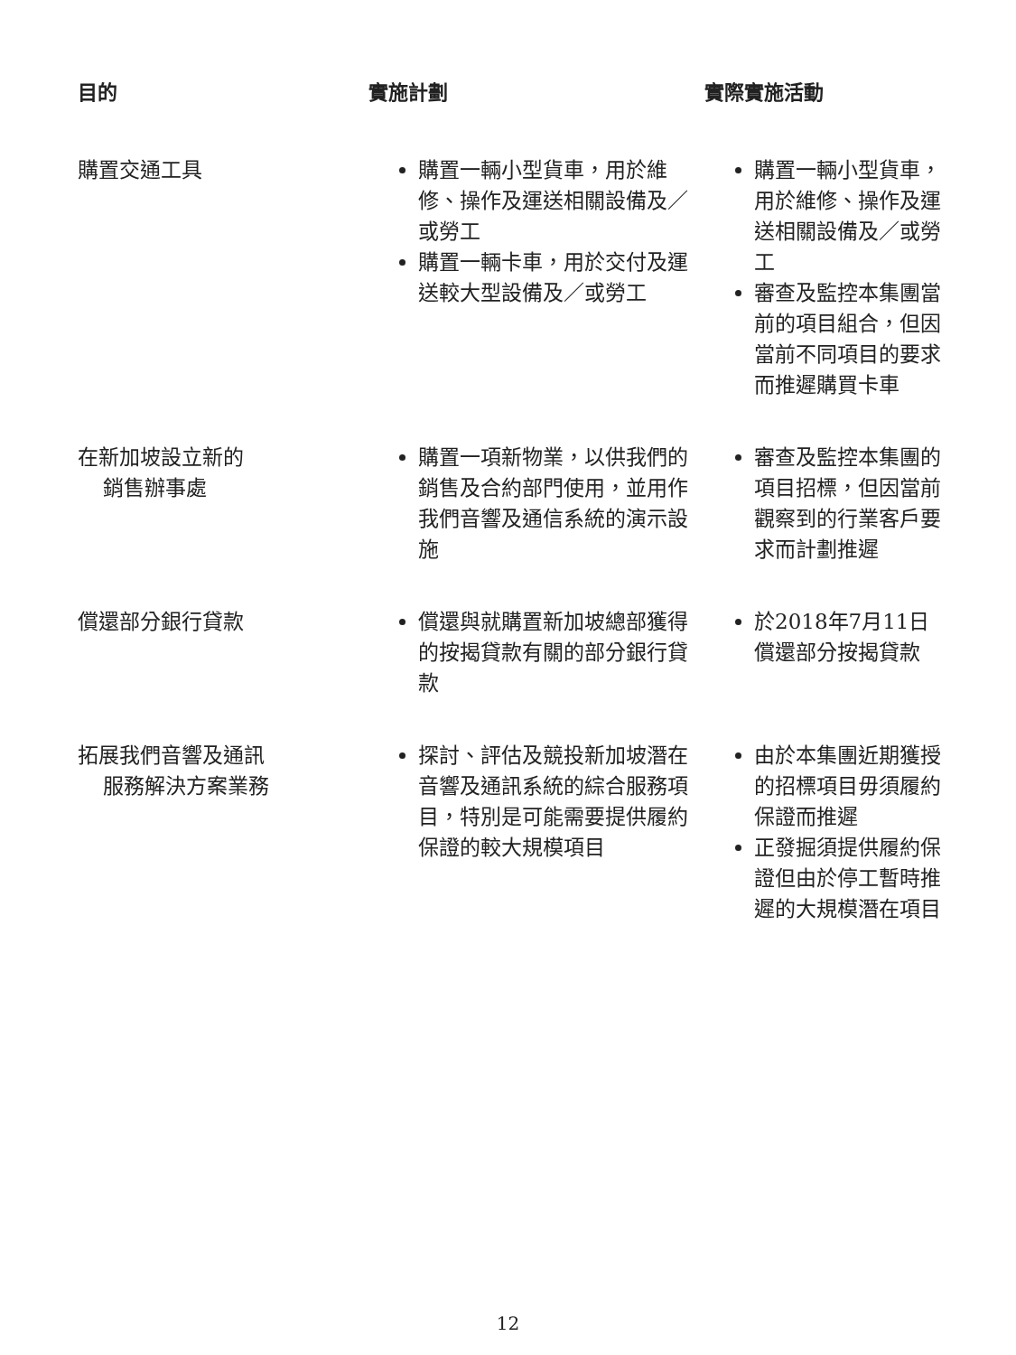| 目的 | 實施計劃 | 實際實施活動 |
| --- | --- | --- |
| 購置交通工具 | 購置一輛小型貨車，用於維修、操作及運送相關設備及／或勞工 購置一輛卡車，用於交付及運送較大型設備及／或勞工 | 購置一輛小型貨車，用於維修、操作及運送相關設備及／或勞工 審查及監控本集團當前的項目組合，但因當前不同項目的要求而推遲購買卡車 |
| 在新加坡設立新的 銷售辦事處 | 購置一項新物業，以供我們的銷售及合約部門使用，並用作我們音響及通信系統的演示設施 | 審查及監控本集團的項目招標，但因當前觀察到的行業客戶要求而計劃推遲 |
| 償還部分銀行貸款 | 償還與就購置新加坡總部獲得的按揭貸款有關的部分銀行貸款 | 於2018年7月11日償還部分按揭貸款 |
| 拓展我們音響及通訊 服務解決方案業務 | 探討、評估及競投新加坡潛在音響及通訊系統的綜合服務項目，特別是可能需要提供履約保證的較大規模項目 | 由於本集團近期獲授的招標項目毋須履約保證而推遲 正發掘須提供履約保證但由於停工暫時推遲的大規模潛在項目 |
12